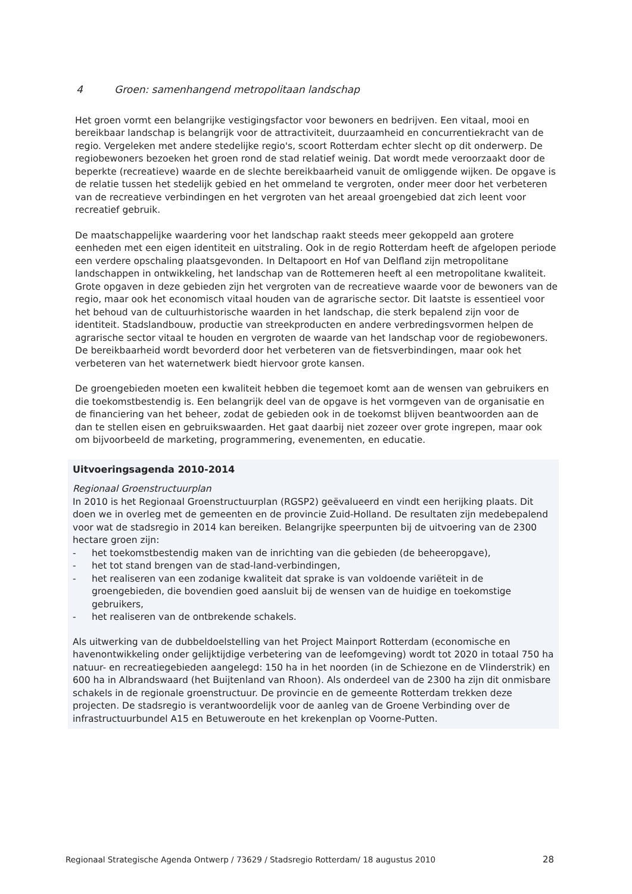4 Groen: samenhangend metropolitaan landschap
Het groen vormt een belangrijke vestigingsfactor voor bewoners en bedrijven. Een vitaal, mooi en bereikbaar landschap is belangrijk voor de attractiviteit, duurzaamheid en concurrentiekracht van de regio. Vergeleken met andere stedelijke regio's, scoort Rotterdam echter slecht op dit onderwerp. De regiobewoners bezoeken het groen rond de stad relatief weinig. Dat wordt mede veroorzaakt door de beperkte (recreatieve) waarde en de slechte bereikbaarheid vanuit de omliggende wijken. De opgave is de relatie tussen het stedelijk gebied en het ommeland te vergroten, onder meer door het verbeteren van de recreatieve verbindingen en het vergroten van het areaal groengebied dat zich leent voor recreatief gebruik.
De maatschappelijke waardering voor het landschap raakt steeds meer gekoppeld aan grotere eenheden met een eigen identiteit en uitstraling. Ook in de regio Rotterdam heeft de afgelopen periode een verdere opschaling plaatsgevonden. In Deltapoort en Hof van Delfland zijn metropolitane landschappen in ontwikkeling, het landschap van de Rottemeren heeft al een metropolitane kwaliteit. Grote opgaven in deze gebieden zijn het vergroten van de recreatieve waarde voor de bewoners van de regio, maar ook het economisch vitaal houden van de agrarische sector. Dit laatste is essentieel voor het behoud van de cultuurhistorische waarden in het landschap, die sterk bepalend zijn voor de identiteit. Stadslandbouw, productie van streekproducten en andere verbredingsvormen helpen de agrarische sector vitaal te houden en vergroten de waarde van het landschap voor de regiobewoners. De bereikbaarheid wordt bevorderd door het verbeteren van de fietsverbindingen, maar ook het verbeteren van het waternetwerk biedt hiervoor grote kansen.
De groengebieden moeten een kwaliteit hebben die tegemoet komt aan de wensen van gebruikers en die toekomstbestendig is. Een belangrijk deel van de opgave is het vormgeven van de organisatie en de financiering van het beheer, zodat de gebieden ook in de toekomst blijven beantwoorden aan de dan te stellen eisen en gebruikswaarden. Het gaat daarbij niet zozeer over grote ingrepen, maar ook om bijvoorbeeld de marketing, programmering, evenementen, en educatie.
Uitvoeringsagenda 2010-2014
Regionaal Groenstructuurplan
In 2010 is het Regionaal Groenstructuurplan (RGSP2) geëvalueerd en vindt een herijking plaats. Dit doen we in overleg met de gemeenten en de provincie Zuid-Holland. De resultaten zijn medebepalend voor wat de stadsregio in 2014 kan bereiken. Belangrijke speerpunten bij de uitvoering van de 2300 hectare groen zijn:
- het toekomstbestendig maken van de inrichting van die gebieden (de beheeropgave),
- het tot stand brengen van de stad-land-verbindingen,
- het realiseren van een zodanige kwaliteit dat sprake is van voldoende variëteit in de groengebieden, die bovendien goed aansluit bij de wensen van de huidige en toekomstige gebruikers,
- het realiseren van de ontbrekende schakels.
Als uitwerking van de dubbeldoelstelling van het Project Mainport Rotterdam (economische en havenontwikkeling onder gelijktijdige verbetering van de leefomgeving) wordt tot 2020 in totaal 750 ha natuur- en recreatiegebieden aangelegd: 150 ha in het noorden (in de Schiezone en de Vlinderstrik) en 600 ha in Albrandswaard (het Buijtenland van Rhoon). Als onderdeel van de 2300 ha zijn dit onmisbare schakels in de regionale groenstructuur. De provincie en de gemeente Rotterdam trekken deze projecten. De stadsregio is verantwoordelijk voor de aanleg van de Groene Verbinding over de infrastructuurbundel A15 en Betuweroute en het krekenplan op Voorne-Putten.
Regionaal Strategische Agenda Ontwerp / 73629 / Stadsregio Rotterdam/ 18 augustus 2010 28